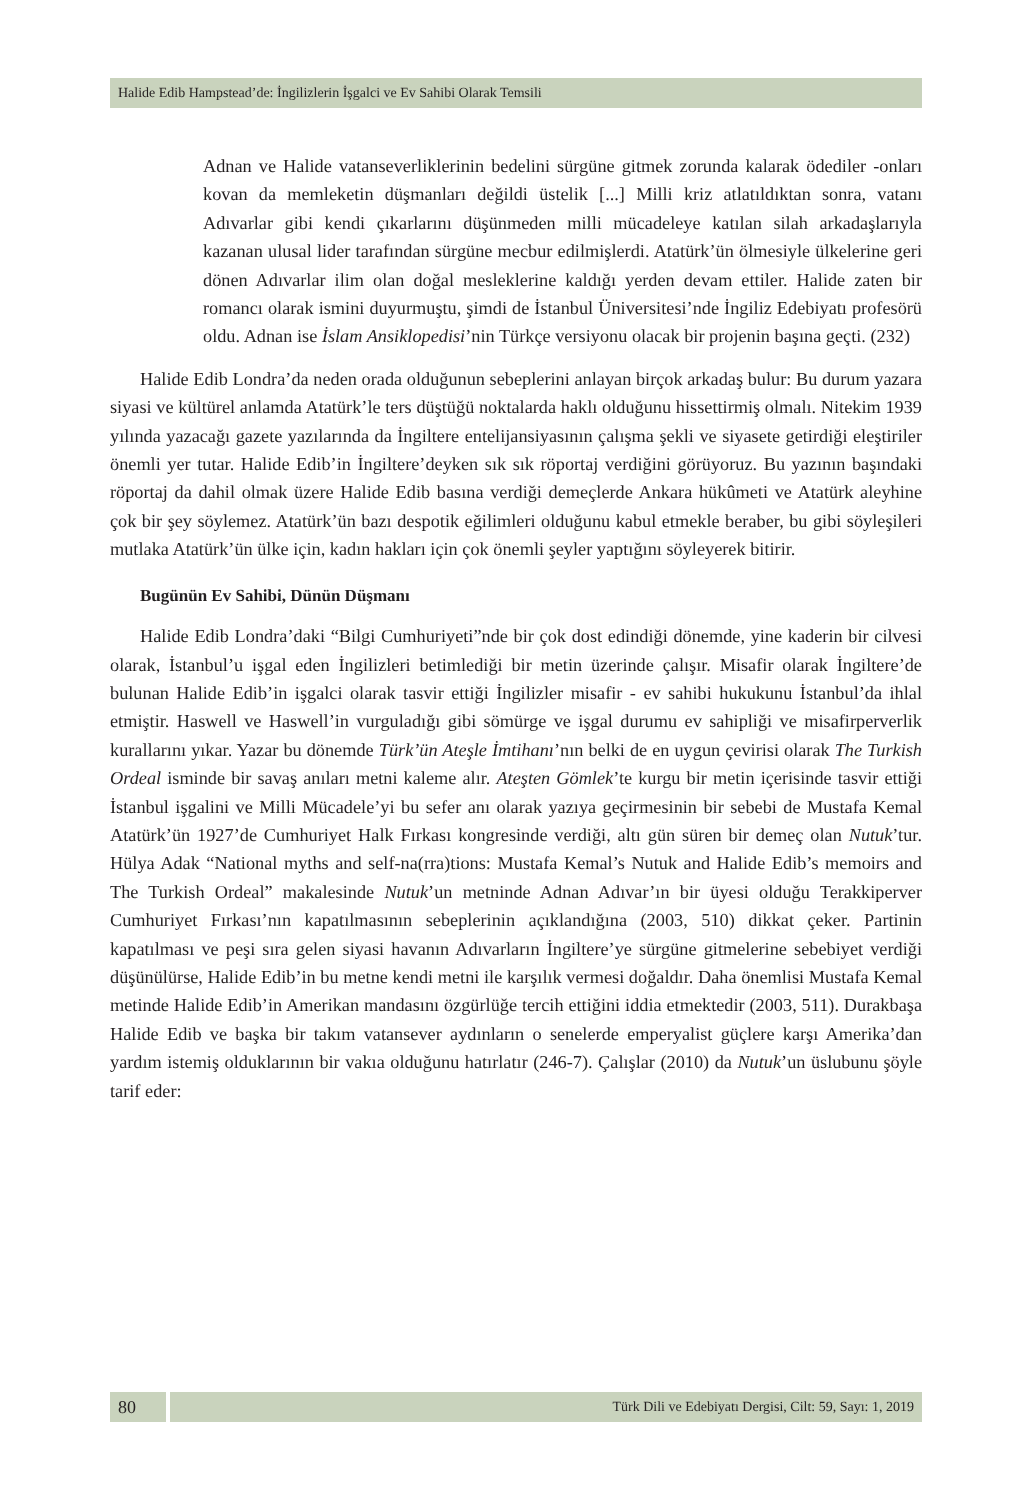Halide Edib Hampstead’de: İngilizlerin İşgalci ve Ev Sahibi Olarak Temsili
Adnan ve Halide vatanseverliklerinin bedelini sürgüne gitmek zorunda kalarak ödediler -onları kovan da memleketin düşmanları değildi üstelik [...] Milli kriz atlatıldıktan sonra, vatanı Adıvarlar gibi kendi çıkarlarını düşünmeden milli mücadeleye katılan silah arkadaşlarıyla kazanan ulusal lider tarafından sürgüne mecbur edilmişlerdi. Atatürk’ün ölmesiyle ülkelerine geri dönen Adıvarlar ilim olan doğal mesleklerine kaldığı yerden devam ettiler. Halide zaten bir romancı olarak ismini duyurmuştu, şimdi de İstanbul Üniversitesi’nde İngiliz Edebiyatı profesörü oldu. Adnan ise İslam Ansiklopedisi’nin Türkçe versiyonu olacak bir projenin başına geçti. (232)
Halide Edib Londra’da neden orada olduğunun sebeplerini anlayan birçok arkadaş bulur: Bu durum yazara siyasi ve kültürel anlamda Atatürk’le ters düştüğü noktalarda haklı olduğunu hissettirmiş olmalı. Nitekim 1939 yılında yazacağı gazete yazılarında da İngiltere entelijansiyasının çalışma şekli ve siyasete getirdiği eleştiriler önemli yer tutar. Halide Edib’in İngiltere’deyken sık sık röportaj verdiğini görüyoruz. Bu yazının başındaki röportaj da dahil olmak üzere Halide Edib basına verdiği demeçlerde Ankara hükûmeti ve Atatürk aleyhine çok bir şey söylemez. Atatürk’ün bazı despotik eğilimleri olduğunu kabul etmekle beraber, bu gibi söyleşileri mutlaka Atatürk’ün ülke için, kadın hakları için çok önemli şeyler yaptığını söyleyerek bitirir.
Bugünün Ev Sahibi, Dünün Düşmanı
Halide Edib Londra’daki “Bilgi Cumhuriyeti”nde bir çok dost edindiği dönemde, yine kaderin bir cilvesi olarak, İstanbul’u işgal eden İngilizleri betimlediği bir metin üzerinde çalışır. Misafir olarak İngiltere’de bulunan Halide Edib’in işgalci olarak tasvir ettiği İngilizler misafir - ev sahibi hukukunu İstanbul’da ihlal etmiştir. Haswell ve Haswell’in vurguladığı gibi sömürge ve işgal durumu ev sahipliği ve misafirperverlik kurallarını yıkar. Yazar bu dönemde Türk’ün Ateşle İmtihanı’nın belki de en uygun çevirisi olarak The Turkish Ordeal isminde bir savaş anıları metni kaleme alır. Ateşten Gömlek’te kurgu bir metin içerisinde tasvir ettiği İstanbul işgalini ve Milli Mücadele’yi bu sefer anı olarak yazıya geçirmesinin bir sebebi de Mustafa Kemal Atatürk’ün 1927’de Cumhuriyet Halk Fırkası kongresinde verdiği, altı gün süren bir demeç olan Nutuk’tur. Hülya Adak “National myths and self-na(rra)tions: Mustafa Kemal’s Nutuk and Halide Edib’s memoirs and The Turkish Ordeal” makalesinde Nutuk’un metninde Adnan Adıvar’ın bir üyesi olduğu Terakkiperver Cumhuriyet Fırkası’nın kapatılmasının sebeplerinin açıklandığına (2003, 510) dikkat çeker. Partinin kapatılması ve peşi sıra gelen siyasi havanın Adıvarların İngiltere’ye sürgüne gitmelerine sebebiyet verdiği düşünülürse, Halide Edib’in bu metne kendi metni ile karşılık vermesi doğaldır. Daha önemlisi Mustafa Kemal metinde Halide Edib’in Amerikan mandasını özgürlüğe tercih ettiğini iddia etmektedir (2003, 511). Durakbaşa Halide Edib ve başka bir takım vatansever aydınların o senelerde emperyalist güçlere karşı Amerika’dan yardım istemiş olduklarının bir vakıa olduğunu hatırlatır (246-7). Çalışlar (2010) da Nutuk’un üslubunu şöyle tarif eder:
80
Türk Dili ve Edebiyatı Dergisi, Cilt: 59, Sayı: 1, 2019